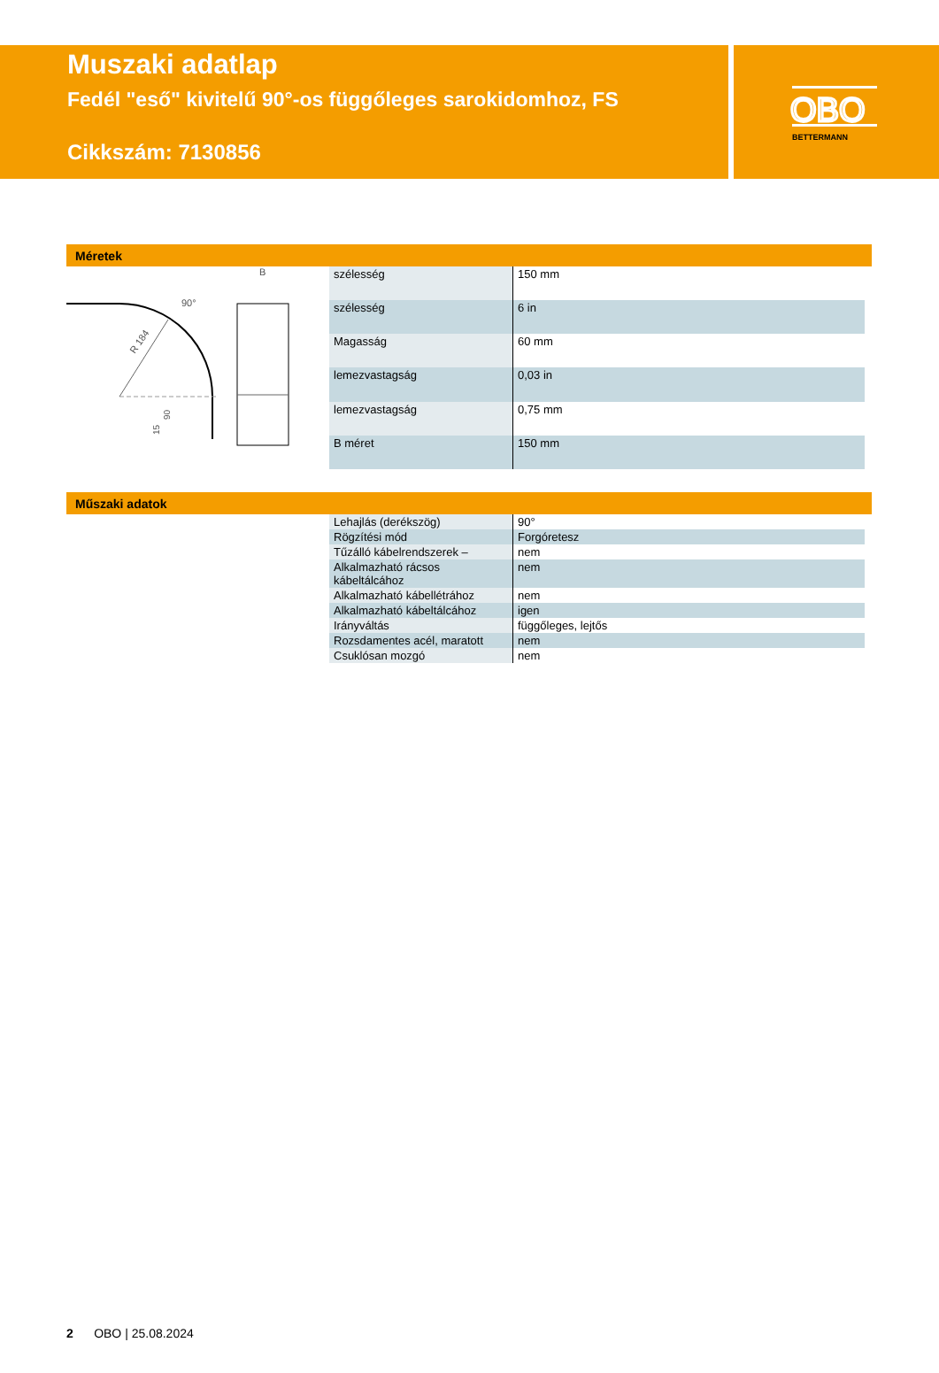Muszaki adatlap
Fedél "eső" kivitelű 90°-os függőleges sarokidomhoz, FS
Cikkszám: 7130856
OBO
BETTERMANN
Méretek
R 184
90°
90
15
B
| szélesség | 150 mm |
| szélesség | 6 in |
| Magasság | 60 mm |
| lemezvastagság | 0,03 in |
| lemezvastagság | 0,75 mm |
| B méret | 150 mm |
Műszaki adatok
| Lehajlás (derékszög) | 90° |
| Rögzítési mód | Forgóretesz |
| Tűzálló kábelrendszerek – | nem |
| Alkalmazható rácsos kábeltálcához | nem |
| Alkalmazható kábellétrához | nem |
| Alkalmazható kábeltálcához | igen |
| Irányváltás | függőleges, lejtős |
| Rozsdamentes acél, maratott | nem |
| Csuklósan mozgó | nem |
2 OBO | 25.08.2024